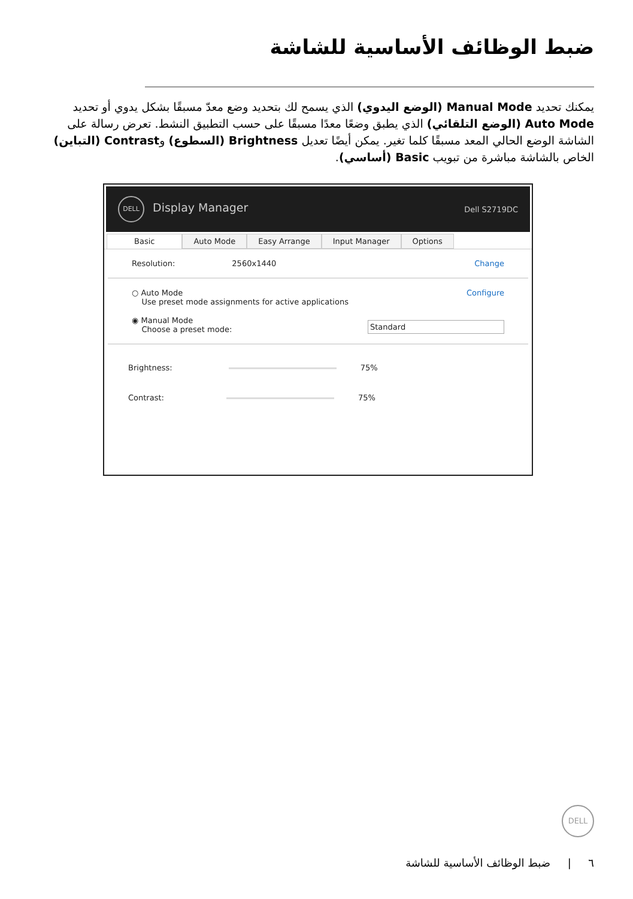ضبط الوظائف الأساسية للشاشة
يمكنك تحديد Manual Mode (الوضع اليدوي) الذي يسمح لك بتحديد وضع معدّ مسبقًا بشكل يدوي أو تحديد Auto Mode (الوضع التلقائي) الذي يطبق وضعًا معدًا مسبقًا على حسب التطبيق النشط. تعرض رسالة على الشاشة الوضع الحالي المعد مسبقًا كلما تغير. يمكن أيضًا تعديل Brightness (السطوع) وContrast (التباين) الخاص بالشاشة مباشرة من تبويب Basic (أساسي).
DELL Display Manager Dell S2719DC
Basic Auto Mode Easy Arrange Input Manager Options
Resolution: 2560x1440 Change
○ Auto Mode
Use preset mode assignments for active applications Configure
◉ Manual Mode
Choose a preset mode: Standard
Brightness: 75%
Contrast: 75%
DELL
٦ | ضبط الوظائف الأساسية للشاشة